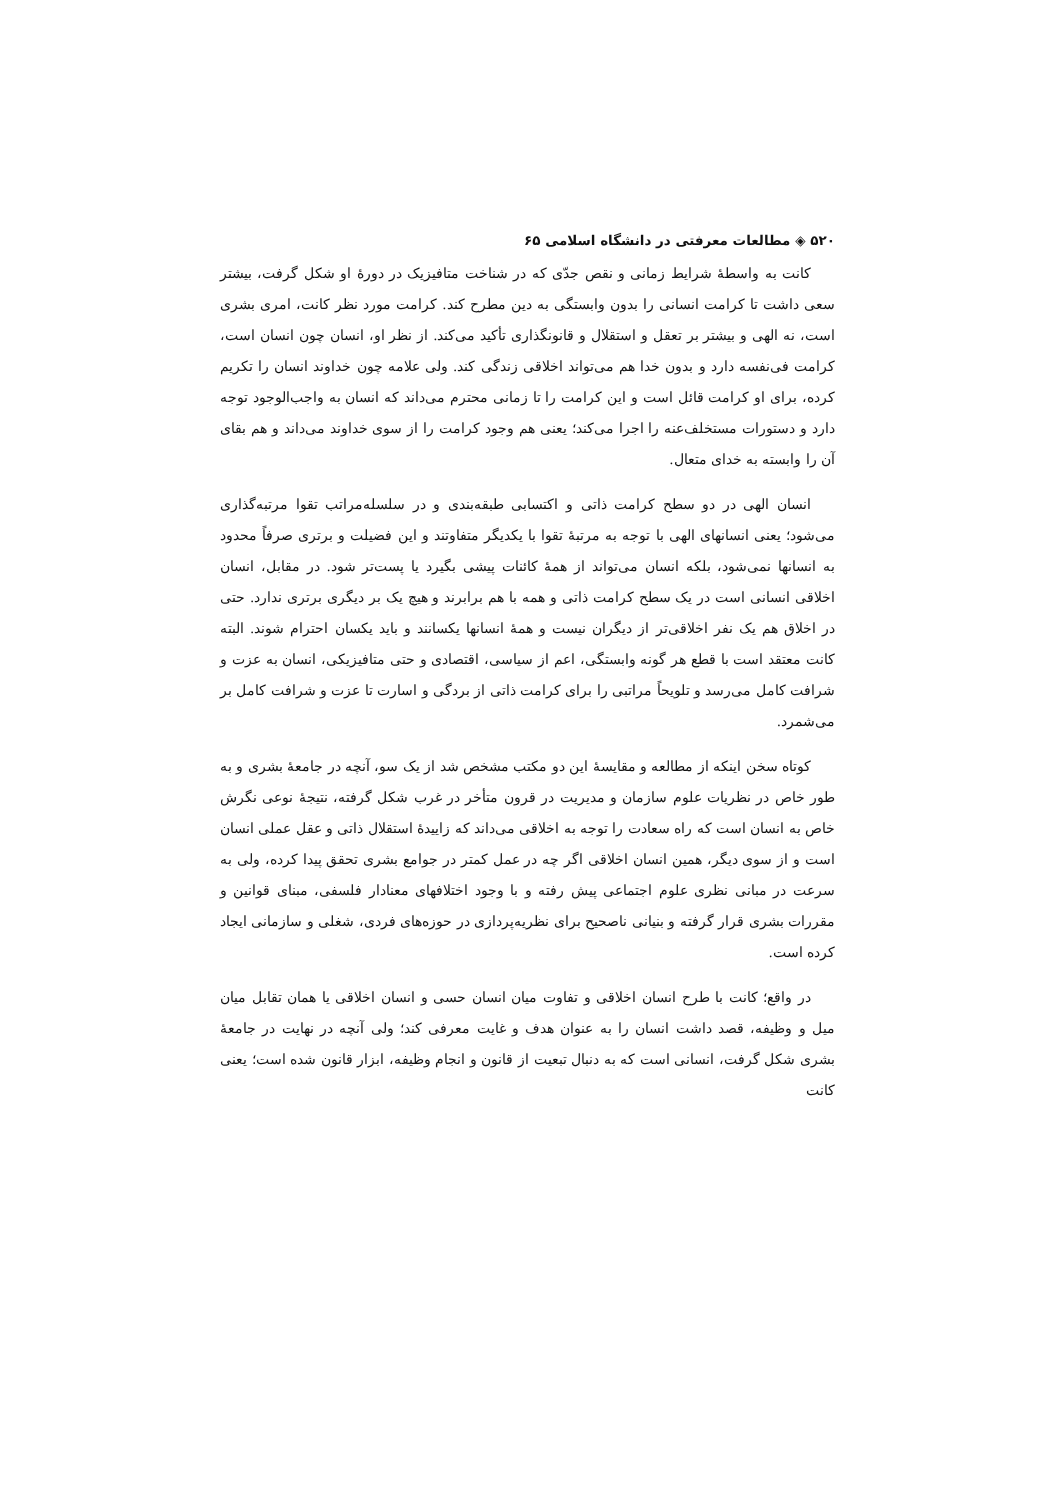۵۲۰ ◈ مطالعات معرفتی در دانشگاه اسلامی ۶۵
کانت به واسطهٔ شرایط زمانی و نقص جدّی که در شناخت متافیزیک در دورهٔ او شکل گرفت، بیشتر سعی داشت تا کرامت انسانی را بدون وابستگی به دین مطرح کند. کرامت مورد نظر کانت، امری بشری است، نه الهی و بیشتر بر تعقل و استقلال و قانونگذاری تأکید می‌کند. از نظر او، انسان چون انسان است، کرامت فی‌نفسه دارد و بدون خدا هم می‌تواند اخلاقی زندگی کند. ولی علامه چون خداوند انسان را تکریم کرده، برای او کرامت قائل است و این کرامت را تا زمانی محترم می‌داند که انسان به واجب‌الوجود توجه دارد و دستورات مستخلف‌عنه را اجرا می‌کند؛ یعنی هم وجود کرامت را از سوی خداوند می‌داند و هم بقای آن را وابسته به خدای متعال.
انسان الهی در دو سطح کرامت ذاتی و اکتسابی طبقه‌بندی و در سلسله‌مراتب تقوا مرتبه‌گذاری می‌شود؛ یعنی انسانهای الهی با توجه به مرتبهٔ تقوا با یکدیگر متفاوتند و این فضیلت و برتری صرفاً محدود به انسانها نمی‌شود، بلکه انسان می‌تواند از همهٔ کائنات پیشی بگیرد یا پست‌تر شود. در مقابل، انسان اخلاقی انسانی است در یک سطح کرامت ذاتی و همه با هم برابرند و هیچ یک بر دیگری برتری ندارد. حتی در اخلاق هم یک نفر اخلاقی‌تر از دیگران نیست و همهٔ انسانها یکسانند و باید یکسان احترام شوند. البته کانت معتقد است با قطع هر گونه وابستگی، اعم از سیاسی، اقتصادی و حتی متافیزیکی، انسان به عزت و شرافت کامل می‌رسد و تلویحاً مراتبی را برای کرامت ذاتی از بردگی و اسارت تا عزت و شرافت کامل بر می‌شمرد.
کوتاه سخن اینکه از مطالعه و مقایسهٔ این دو مکتب مشخص شد از یک سو، آنچه در جامعهٔ بشری و به طور خاص در نظریات علوم سازمان و مدیریت در قرون متأخر در غرب شکل گرفته، نتیجهٔ نوعی نگرش خاص به انسان است که راه سعادت را توجه به اخلاقی می‌داند که زاییدهٔ استقلال ذاتی و عقل عملی انسان است و از سوی دیگر، همین انسان اخلاقی اگر چه در عمل کمتر در جوامع بشری تحقق پیدا کرده، ولی به سرعت در مبانی نظری علوم اجتماعی پیش رفته و با وجود اختلافهای معنادار فلسفی، مبنای قوانین و مقررات بشری قرار گرفته و بنیانی ناصحیح برای نظریه‌پردازی در حوزه‌های فردی، شغلی و سازمانی ایجاد کرده است.
در واقع؛ کانت با طرح انسان اخلاقی و تفاوت میان انسان حسی و انسان اخلاقی یا همان تقابل میان میل و وظیفه، قصد داشت انسان را به عنوان هدف و غایت معرفی کند؛ ولی آنچه در نهایت در جامعهٔ بشری شکل گرفت، انسانی است که به دنبال تبعیت از قانون و انجام وظیفه، ابزار قانون شده است؛ یعنی کانت